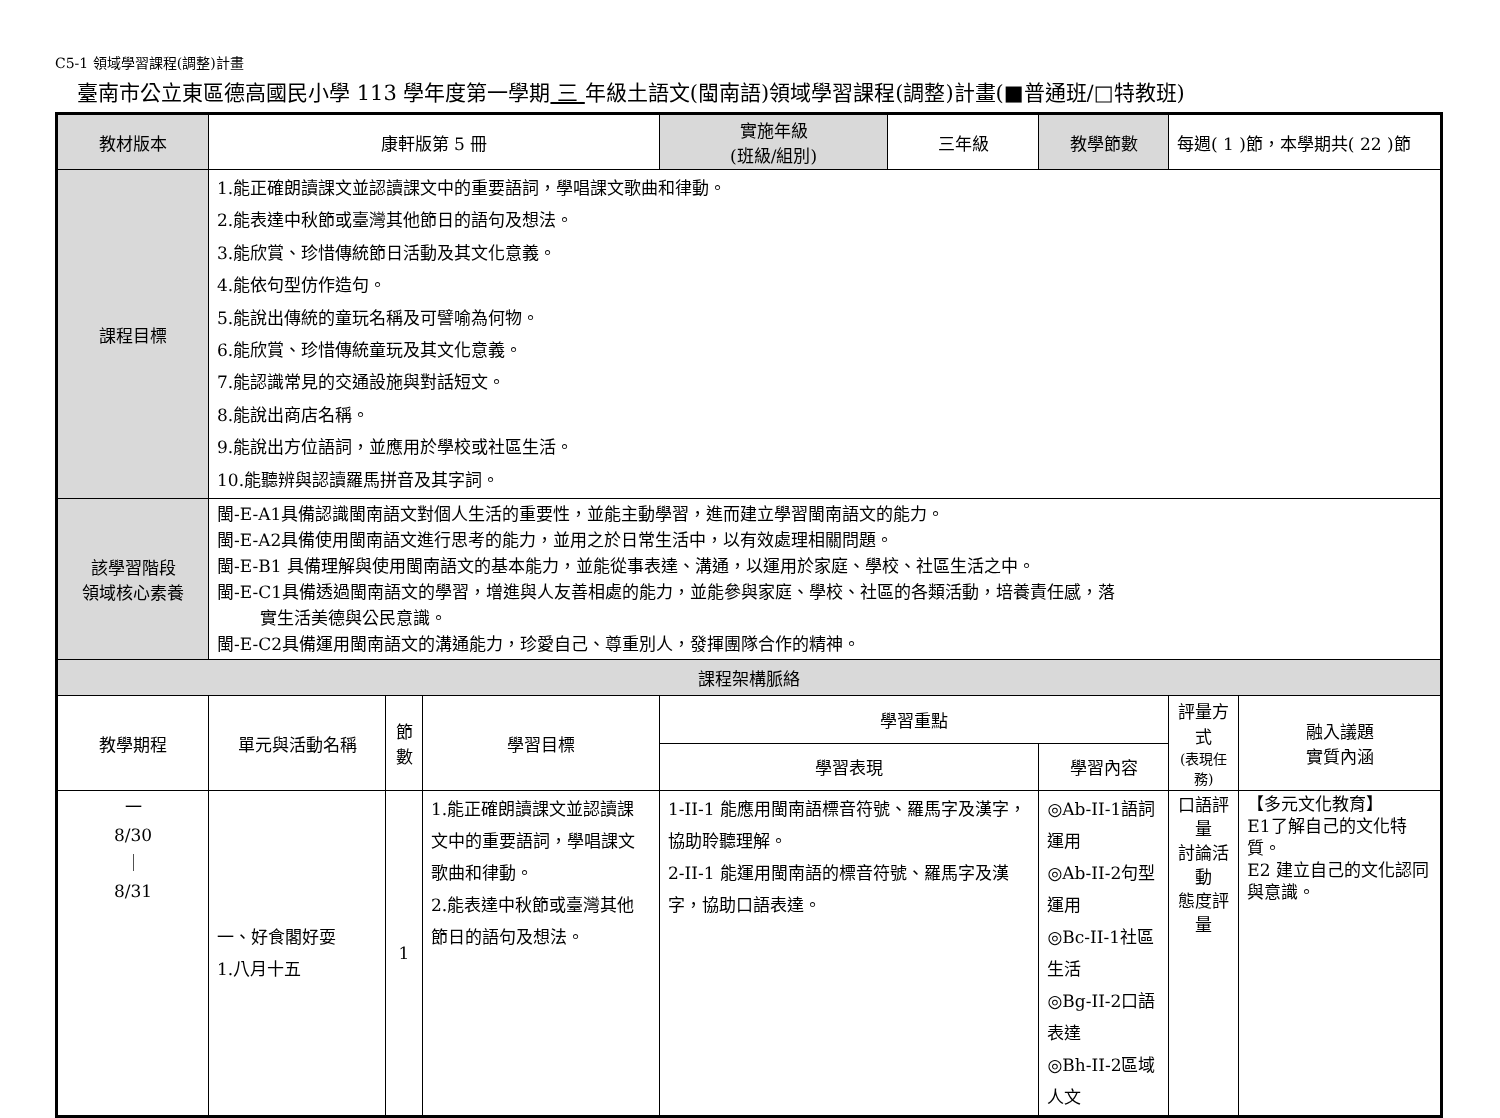C5-1 領域學習課程(調整)計畫
臺南市公立東區德高國民小學 113 學年度第一學期 三 年級土語文(閩南語)領域學習課程(調整)計畫(■普通班/□特教班)
| 教材版本 | 康軒版第 5 冊 | | | 實施年級 (班級/組別) | 三年級 | 教學節數 | 每週( 1 )節，本學期共( 22 )節 | |
| 課程目標 | 1.能正確朗讀課文並認讀課文中的重要語詞，學唱課文歌曲和律動。 2.能表達中秋節或臺灣其他節日的語句及想法。 3.能欣賞、珍惜傳統節日活動及其文化意義。 4.能依句型仿作造句。 5.能說出傳統的童玩名稱及可譬喻為何物。 6.能欣賞、珍惜傳統童玩及其文化意義。 7.能認識常見的交通設施與對話短文。 8.能說出商店名稱。 9.能說出方位語詞，並應用於學校或社區生活。 10.能聽辨與認讀羅馬拼音及其字詞。 | | | | | | | |
| 該學習階段 領域核心素養 | 閩-E-A1具備認識閩南語文對個人生活的重要性，並能主動學習，進而建立學習閩南語文的能力。 閩-E-A2具備使用閩南語文進行思考的能力，並用之於日常生活中，以有效處理相關問題。 閩-E-B1 具備理解與使用閩南語文的基本能力，並能從事表達、溝通，以運用於家庭、學校、社區生活之中。 閩-E-C1具備透過閩南語文的學習，增進與人友善相處的能力，並能參與家庭、學校、社區的各類活動，培養責任感，落 實生活美德與公民意識。 閩-E-C2具備運用閩南語文的溝通能力，珍愛自己、尊重別人，發揮團隊合作的精神。 | | | | | | | |
| 課程架構脈絡 | | | | | | | | |
| 教學期程 | 單元與活動名稱 | 節 數 | 學習目標 | 學習重點 | | | 評量方式 (表現任務) | 融入議題 實質內涵 |
| | | | | 學習表現 | | 學習內容 | | |
| 一 8/30 ｜ 8/31 | 一、好食閣好耍 1.八月十五 | 1 | 1.能正確朗讀課文並認讀課文中的重要語詞，學唱課文歌曲和律動。 2.能表達中秋節或臺灣其他節日的語句及想法。 | 1-II-1 能應用閩南語標音符號、羅馬字及漢字，協助聆聽理解。 2-II-1 能運用閩南語的標音符號、羅馬字及漢字，協助口語表達。 | | ◎Ab-II-1語詞運用 ◎Ab-II-2句型運用 ◎Bc-II-1社區生活 ◎Bg-II-2口語表達 ◎Bh-II-2區域人文 | 口語評量 討論活動 態度評量 | 【多元文化教育】 E1了解自己的文化特質。 E2 建立自己的文化認同與意識。 |